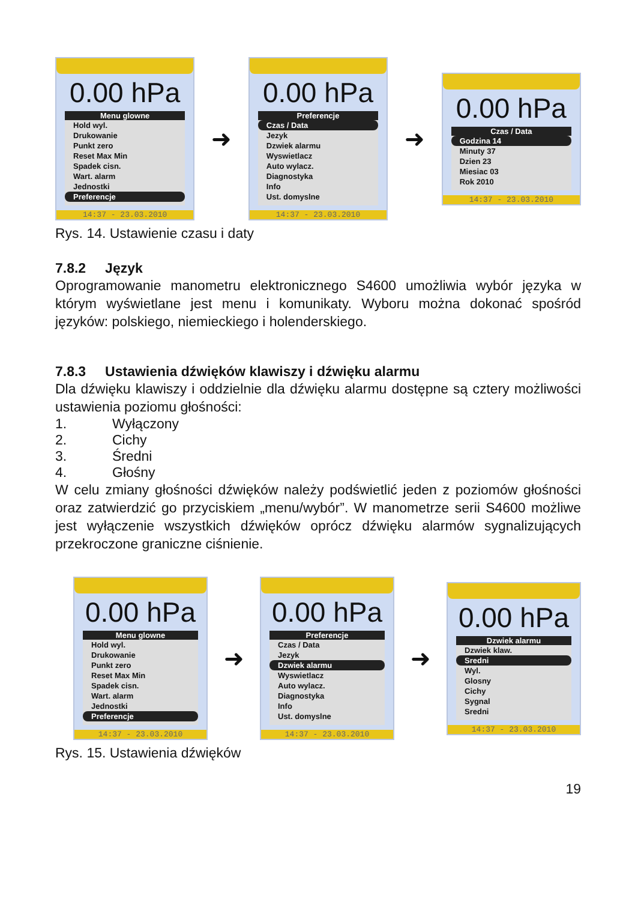0.00 hPa
Menu glowne
Hold wyl.
Drukowanie
Punkt zero
Reset Max Min
Spadek cisn.
Wart. alarm
Jednostki
Preferencje
14:37 - 23.03.2010
➜
0.00 hPa
Preferencje
Czas / Data
Jezyk
Dzwiek alarmu
Wyswietlacz
Auto wylacz.
Diagnostyka
Info
Ust. domyslne
14:37 - 23.03.2010
➜
0.00 hPa
Czas / Data
Godzina 14
Minuty 37
Dzien 23
Miesiac 03
Rok 2010
14:37 - 23.03.2010
Rys. 14. Ustawienie czasu i daty
7.8.2 Język
Oprogramowanie manometru elektronicznego S4600 umożliwia wybór języka w którym wyświetlane jest menu i komunikaty. Wyboru można dokonać spośród języków: polskiego, niemieckiego i holenderskiego.
7.8.3 Ustawienia dźwięków klawiszy i dźwięku alarmu
Dla dźwięku klawiszy i oddzielnie dla dźwięku alarmu dostępne są cztery możliwości ustawienia poziomu głośności:
1. Wyłączony
2. Cichy
3. Średni
4. Głośny
W celu zmiany głośności dźwięków należy podświetlić jeden z poziomów głośności oraz zatwierdzić go przyciskiem „menu/wybór”. W manometrze serii S4600 możliwe jest wyłączenie wszystkich dźwięków oprócz dźwięku alarmów sygnalizujących przekroczone graniczne ciśnienie.
0.00 hPa
Menu glowne
Hold wyl.
Drukowanie
Punkt zero
Reset Max Min
Spadek cisn.
Wart. alarm
Jednostki
Preferencje
14:37 - 23.03.2010
➜
0.00 hPa
Preferencje
Czas / Data
Jezyk
Dzwiek alarmu
Wyswietlacz
Auto wylacz.
Diagnostyka
Info
Ust. domyslne
14:37 - 23.03.2010
➜
0.00 hPa
Dzwiek alarmu
Dzwiek klaw.
Sredni
Wyl.
Glosny
Cichy
Sygnal
Sredni
14:37 - 23.03.2010
Rys. 15. Ustawienia dźwięków
19